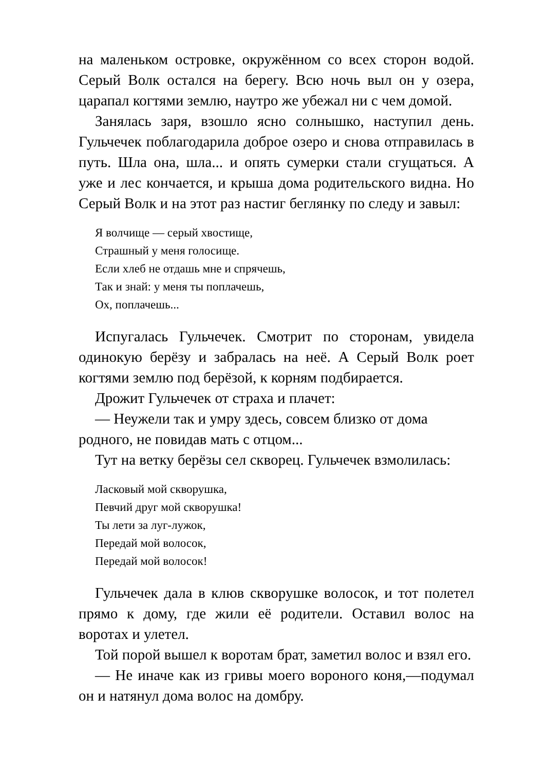на маленьком островке, окружённом со всех сторон водой. Серый Волк остался на берегу. Всю ночь выл он у озера, царапал когтями землю, наутро же убежал ни с чем домой.
Занялась заря, взошло ясно солнышко, наступил день. Гульчечек поблагодарила доброе озеро и снова отправилась в путь. Шла она, шла... и опять сумерки стали сгущаться. А уже и лес кончается, и крыша дома родительского видна. Но Серый Волк и на этот раз настиг беглянку по следу и завыл:
Я волчище — серый хвостище,
Страшный у меня голосище.
Если хлеб не отдашь мне и спрячешь,
Так и знай: у меня ты поплачешь,
Ох, поплачешь...
Испугалась Гульчечек. Смотрит по сторонам, увидела одинокую берёзу и забралась на неё. А Серый Волк роет когтями землю под берёзой, к корням подбирается.
Дрожит Гульчечек от страха и плачет:
— Неужели так и умру здесь, совсем близко от дома родного, не повидав мать с отцом...
Тут на ветку берёзы сел скворец. Гульчечек взмолилась:
Ласковый мой скворушка,
Певчий друг мой скворушка!
Ты лети за луг-лужок,
Передай мой волосок,
Передай мой волосок!
Гульчечек дала в клюв скворушке волосок, и тот полетел прямо к дому, где жили её родители. Оставил волос на воротах и улетел.
Той порой вышел к воротам брат, заметил волос и взял его.
— Не иначе как из гривы моего вороного коня,—подумал он и натянул дома волос на домбру.